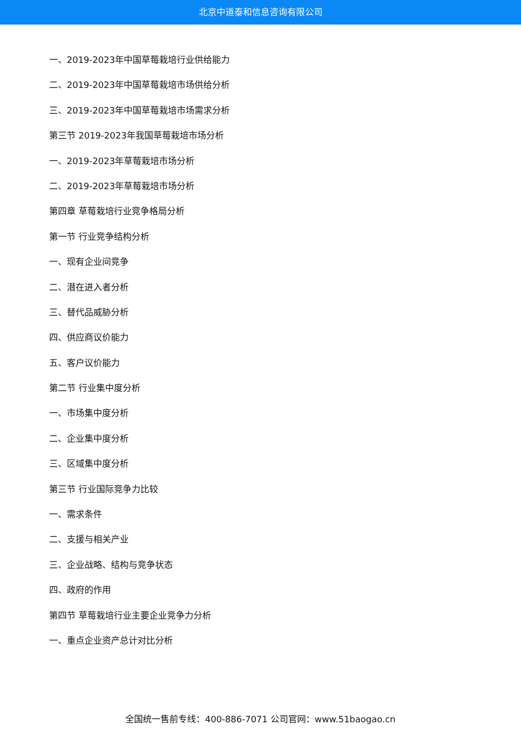北京中道泰和信息咨询有限公司
一、2019-2023年中国草莓栽培行业供给能力
二、2019-2023年中国草莓栽培市场供给分析
三、2019-2023年中国草莓栽培市场需求分析
第三节 2019-2023年我国草莓栽培市场分析
一、2019-2023年草莓栽培市场分析
二、2019-2023年草莓栽培市场分析
第四章 草莓栽培行业竞争格局分析
第一节 行业竞争结构分析
一、现有企业间竞争
二、潜在进入者分析
三、替代品威胁分析
四、供应商议价能力
五、客户议价能力
第二节 行业集中度分析
一、市场集中度分析
二、企业集中度分析
三、区域集中度分析
第三节 行业国际竞争力比较
一、需求条件
二、支援与相关产业
三、企业战略、结构与竞争状态
四、政府的作用
第四节 草莓栽培行业主要企业竞争力分析
一、重点企业资产总计对比分析
全国统一售前专线：400-886-7071 公司官网：www.51baogao.cn